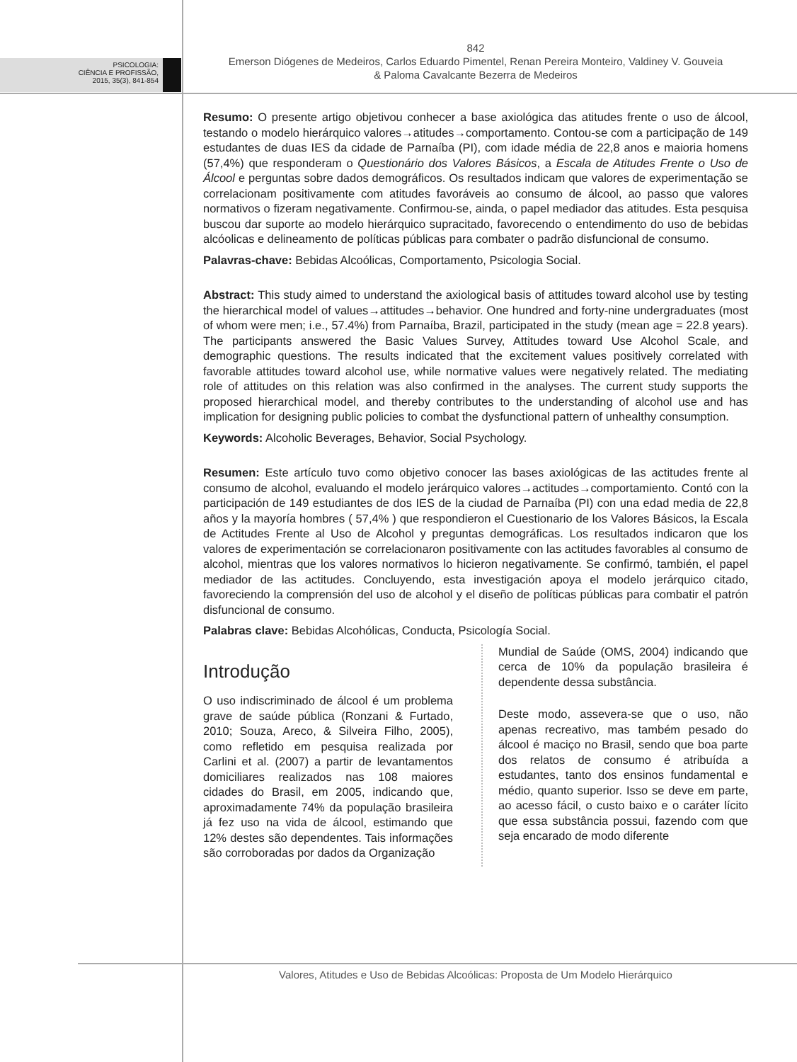PSICOLOGIA:
CIÊNCIA E PROFISSÃO,
2015, 35(3), 841-854
842
Emerson Diógenes de Medeiros, Carlos Eduardo Pimentel, Renan Pereira Monteiro, Valdiney V. Gouveia
& Paloma Cavalcante Bezerra de Medeiros
Resumo: O presente artigo objetivou conhecer a base axiológica das atitudes frente o uso de álcool, testando o modelo hierárquico valores→atitudes→comportamento. Contou-se com a participação de 149 estudantes de duas IES da cidade de Parnaíba (PI), com idade média de 22,8 anos e maioria homens (57,4%) que responderam o Questionário dos Valores Básicos, a Escala de Atitudes Frente o Uso de Álcool e perguntas sobre dados demográficos. Os resultados indicam que valores de experimentação se correlacionam positivamente com atitudes favoráveis ao consumo de álcool, ao passo que valores normativos o fizeram negativamente. Confirmou-se, ainda, o papel mediador das atitudes. Esta pesquisa buscou dar suporte ao modelo hierárquico supracitado, favorecendo o entendimento do uso de bebidas alcóolicas e delineamento de políticas públicas para combater o padrão disfuncional de consumo.
Palavras-chave: Bebidas Alcoólicas, Comportamento, Psicologia Social.
Abstract: This study aimed to understand the axiological basis of attitudes toward alcohol use by testing the hierarchical model of values→attitudes→behavior. One hundred and forty-nine undergraduates (most of whom were men; i.e., 57.4%) from Parnaíba, Brazil, participated in the study (mean age = 22.8 years). The participants answered the Basic Values Survey, Attitudes toward Use Alcohol Scale, and demographic questions. The results indicated that the excitement values positively correlated with favorable attitudes toward alcohol use, while normative values were negatively related. The mediating role of attitudes on this relation was also confirmed in the analyses. The current study supports the proposed hierarchical model, and thereby contributes to the understanding of alcohol use and has implication for designing public policies to combat the dysfunctional pattern of unhealthy consumption.
Keywords: Alcoholic Beverages, Behavior, Social Psychology.
Resumen: Este artículo tuvo como objetivo conocer las bases axiológicas de las actitudes frente al consumo de alcohol, evaluando el modelo jerárquico valores→actitudes→comportamiento. Contó con la participación de 149 estudiantes de dos IES de la ciudad de Parnaíba (PI) con una edad media de 22,8 años y la mayoría hombres ( 57,4% ) que respondieron el Cuestionario de los Valores Básicos, la Escala de Actitudes Frente al Uso de Alcohol y preguntas demográficas. Los resultados indicaron que los valores de experimentación se correlacionaron positivamente con las actitudes favorables al consumo de alcohol, mientras que los valores normativos lo hicieron negativamente. Se confirmó, también, el papel mediador de las actitudes. Concluyendo, esta investigación apoya el modelo jerárquico citado, favoreciendo la comprensión del uso de alcohol y el diseño de políticas públicas para combatir el patrón disfuncional de consumo.
Palabras clave: Bebidas Alcohólicas, Conducta, Psicología Social.
Introdução
O uso indiscriminado de álcool é um problema grave de saúde pública (Ronzani & Furtado, 2010; Souza, Areco, & Silveira Filho, 2005), como refletido em pesquisa realizada por Carlini et al. (2007) a partir de levantamentos domiciliares realizados nas 108 maiores cidades do Brasil, em 2005, indicando que, aproximadamente 74% da população brasileira já fez uso na vida de álcool, estimando que 12% destes são dependentes. Tais informações são corroboradas por dados da Organização
Mundial de Saúde (OMS, 2004) indicando que cerca de 10% da população brasileira é dependente dessa substância.
Deste modo, assevera-se que o uso, não apenas recreativo, mas também pesado do álcool é maciço no Brasil, sendo que boa parte dos relatos de consumo é atribuída a estudantes, tanto dos ensinos fundamental e médio, quanto superior. Isso se deve em parte, ao acesso fácil, o custo baixo e o caráter lícito que essa substância possui, fazendo com que seja encarado de modo diferente
Valores, Atitudes e Uso de Bebidas Alcoólicas: Proposta de Um Modelo Hierárquico